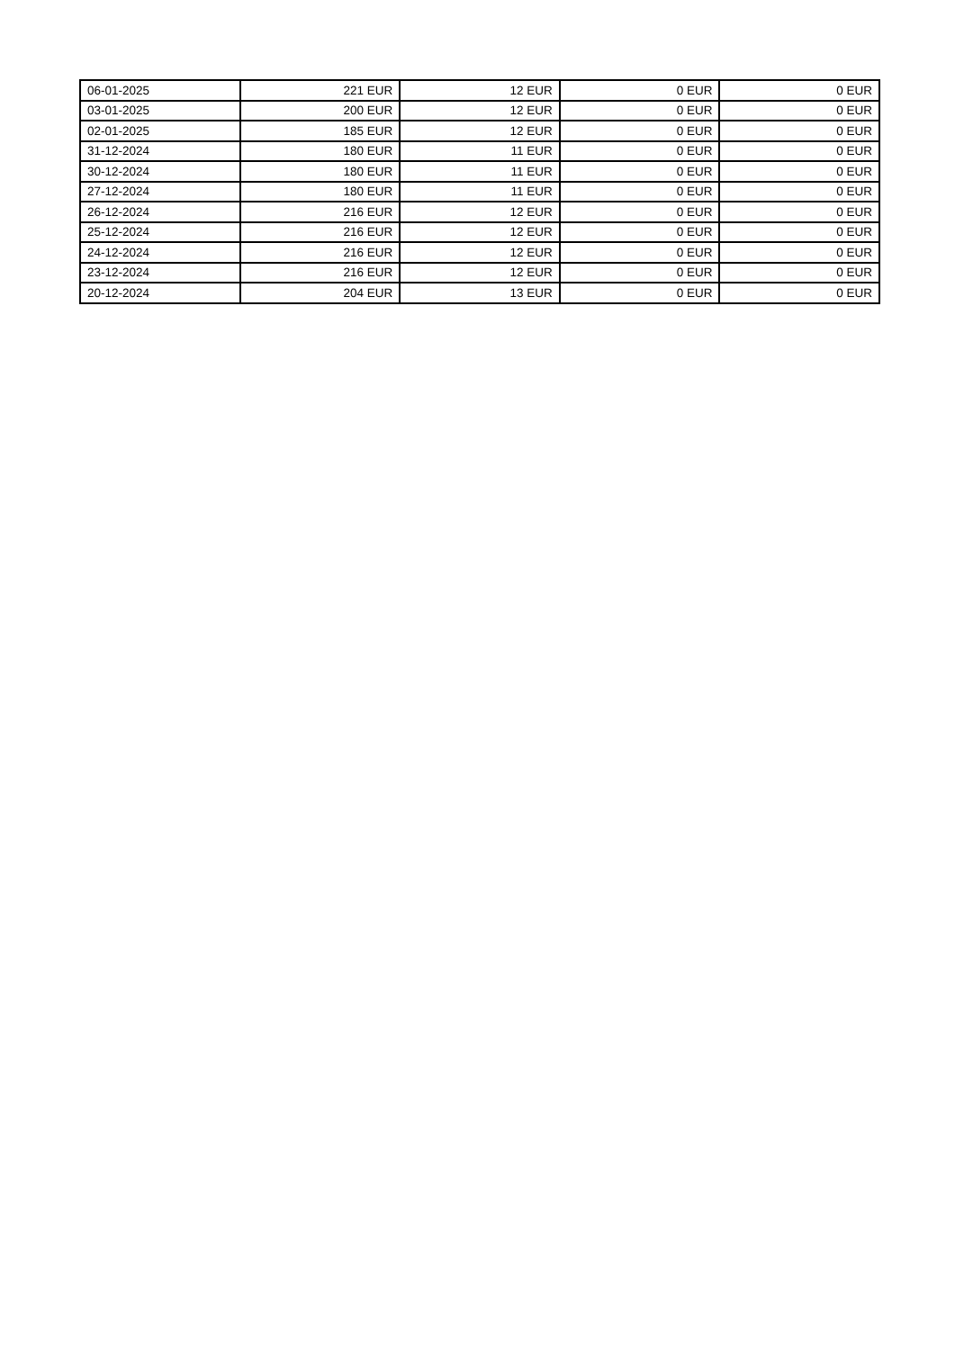| 06-01-2025 | 221 EUR | 12 EUR | 0 EUR | 0 EUR |
| 03-01-2025 | 200 EUR | 12 EUR | 0 EUR | 0 EUR |
| 02-01-2025 | 185 EUR | 12 EUR | 0 EUR | 0 EUR |
| 31-12-2024 | 180 EUR | 11 EUR | 0 EUR | 0 EUR |
| 30-12-2024 | 180 EUR | 11 EUR | 0 EUR | 0 EUR |
| 27-12-2024 | 180 EUR | 11 EUR | 0 EUR | 0 EUR |
| 26-12-2024 | 216 EUR | 12 EUR | 0 EUR | 0 EUR |
| 25-12-2024 | 216 EUR | 12 EUR | 0 EUR | 0 EUR |
| 24-12-2024 | 216 EUR | 12 EUR | 0 EUR | 0 EUR |
| 23-12-2024 | 216 EUR | 12 EUR | 0 EUR | 0 EUR |
| 20-12-2024 | 204 EUR | 13 EUR | 0 EUR | 0 EUR |